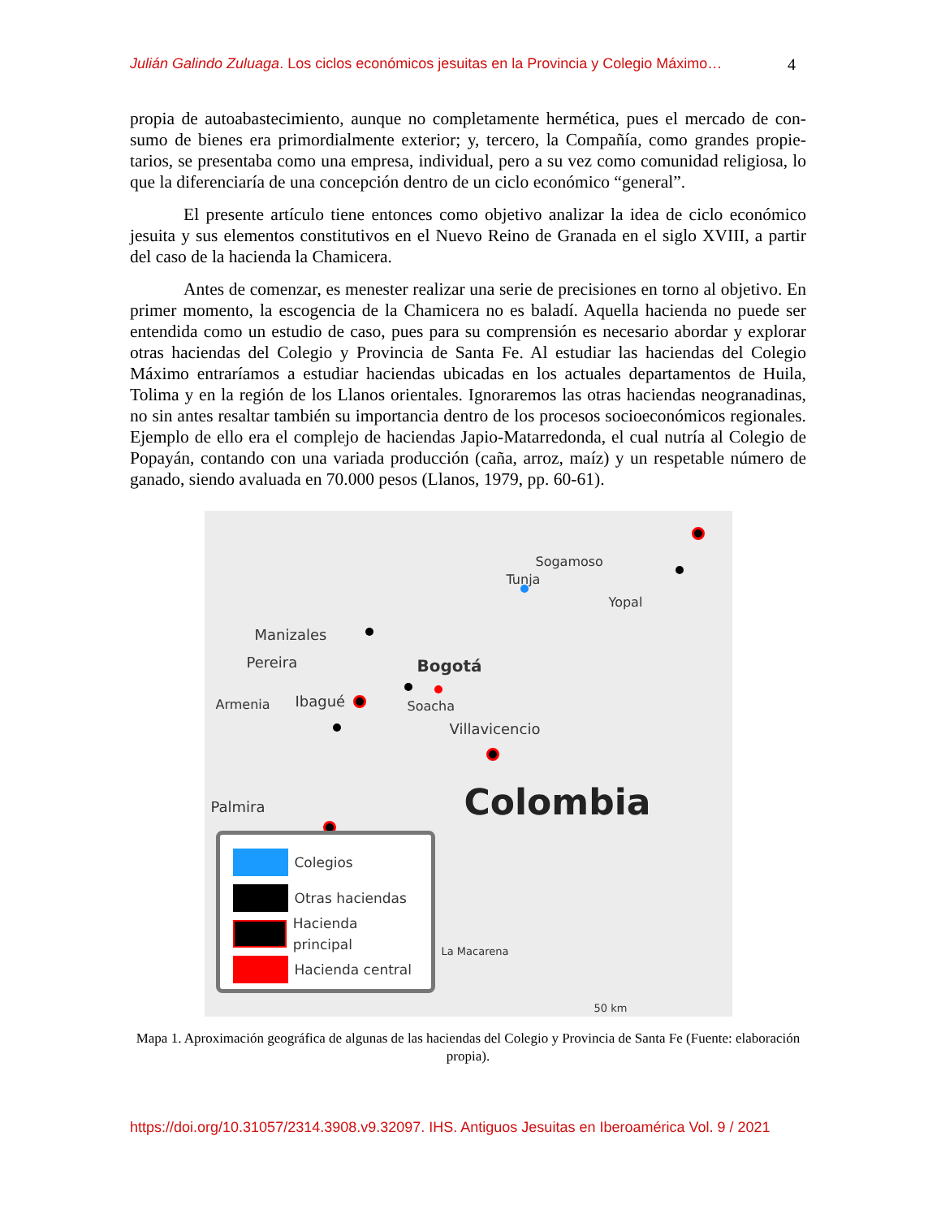Julián Galindo Zuluaga. Los ciclos económicos jesuitas en la Provincia y Colegio Máximo…
4
propia de autoabastecimiento, aunque no completamente hermética, pues el mercado de con­sumo de bienes era primordialmente exterior; y, tercero, la Compañía, como grandes propie­tarios, se presentaba como una empresa, individual, pero a su vez como comunidad religiosa, lo que la diferenciaría de una concepción dentro de un ciclo económico “general”.
El presente artículo tiene entonces como objetivo analizar la idea de ciclo económico jesuita y sus elementos constitutivos en el Nuevo Reino de Granada en el siglo XVIII, a partir del caso de la hacienda la Chamicera.
Antes de comenzar, es menester realizar una serie de precisiones en torno al objetivo. En primer momento, la escogencia de la Chamicera no es baladí. Aquella hacienda no puede ser entendida como un estudio de caso, pues para su comprensión es necesario abordar y explorar otras haciendas del Colegio y Provincia de Santa Fe. Al estudiar las haciendas del Colegio Máximo entraríamos a estudiar haciendas ubicadas en los actuales departamentos de Huila, Tolima y en la región de los Llanos orientales. Ignoraremos las otras haciendas neo­granadinas, no sin antes resaltar también su importancia dentro de los procesos socioeconó­micos regionales. Ejemplo de ello era el complejo de haciendas Japio-Matarredonda, el cual nutría al Colegio de Popayán, contando con una variada producción (caña, arroz, maíz) y un respetable número de ganado, siendo avaluada en 70.000 pesos (Llanos, 1979, pp. 60-61).
Sogamoso
Tunja
Yopal
Manizales
Pereira Bogotá
Soacha Armenia Ibagué
Villavicencio
Palmira Colombia
La Macarena
50 km
Colegios
Otras haciendas
Hacienda principal
Hacienda central
Mapa 1. Aproximación geográfica de algunas de las haciendas del Colegio y Provincia de Santa Fe (Fuente: elaboración propia).
https://doi.org/10.31057/2314.3908.v9.32097. IHS. Antiguos Jesuitas en Iberoamérica Vol. 9 / 2021